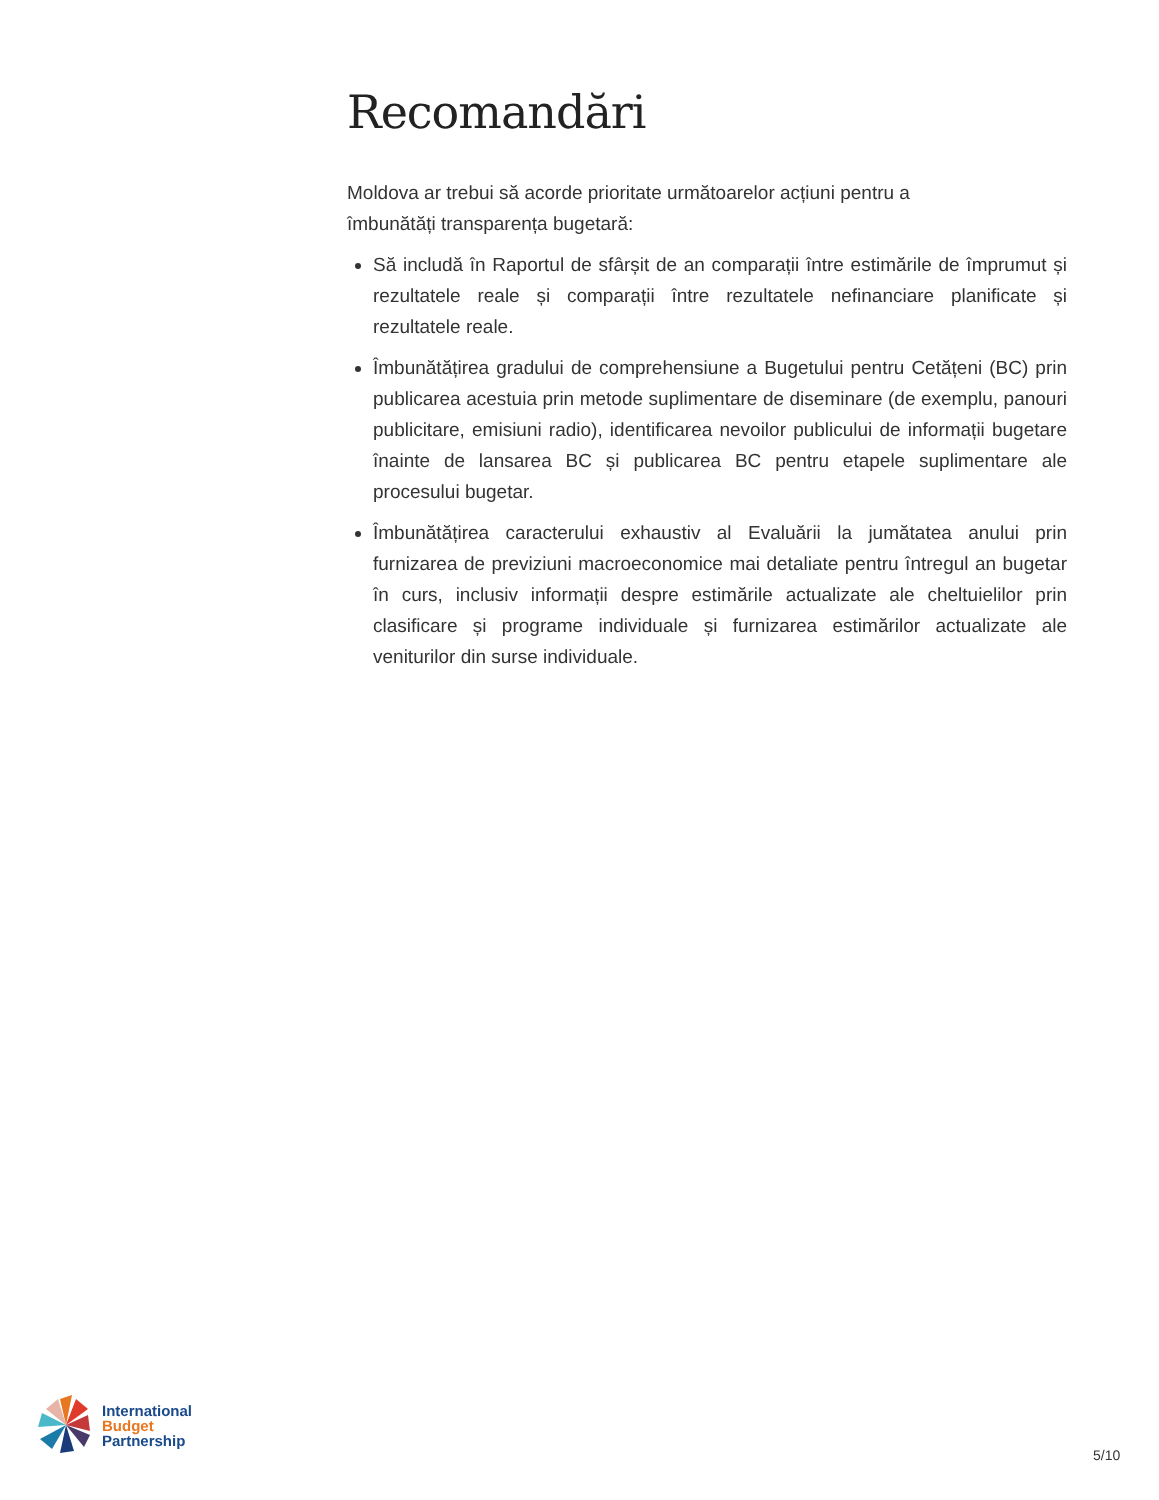Recomandări
Moldova ar trebui să acorde prioritate următoarelor acțiuni pentru a îmbunătăți transparența bugetară:
Să includă în Raportul de sfârșit de an comparații între estimările de împrumut și rezultatele reale și comparații între rezultatele nefinanciare planificate și rezultatele reale.
Îmbunătățirea gradului de comprehensiune a Bugetului pentru Cetățeni (BC) prin publicarea acestuia prin metode suplimentare de diseminare (de exemplu, panouri publicitare, emisiuni radio), identificarea nevoilor publicului de informații bugetare înainte de lansarea BC și publicarea BC pentru etapele suplimentare ale procesului bugetar.
Îmbunătățirea caracterului exhaustiv al Evaluării la jumătatea anului prin furnizarea de previziuni macroeconomice mai detaliate pentru întregul an bugetar în curs, inclusiv informații despre estimările actualizate ale cheltuielilor prin clasificare și programe individuale și furnizarea estimărilor actualizate ale veniturilor din surse individuale.
International
Budget
Partnership
5/10